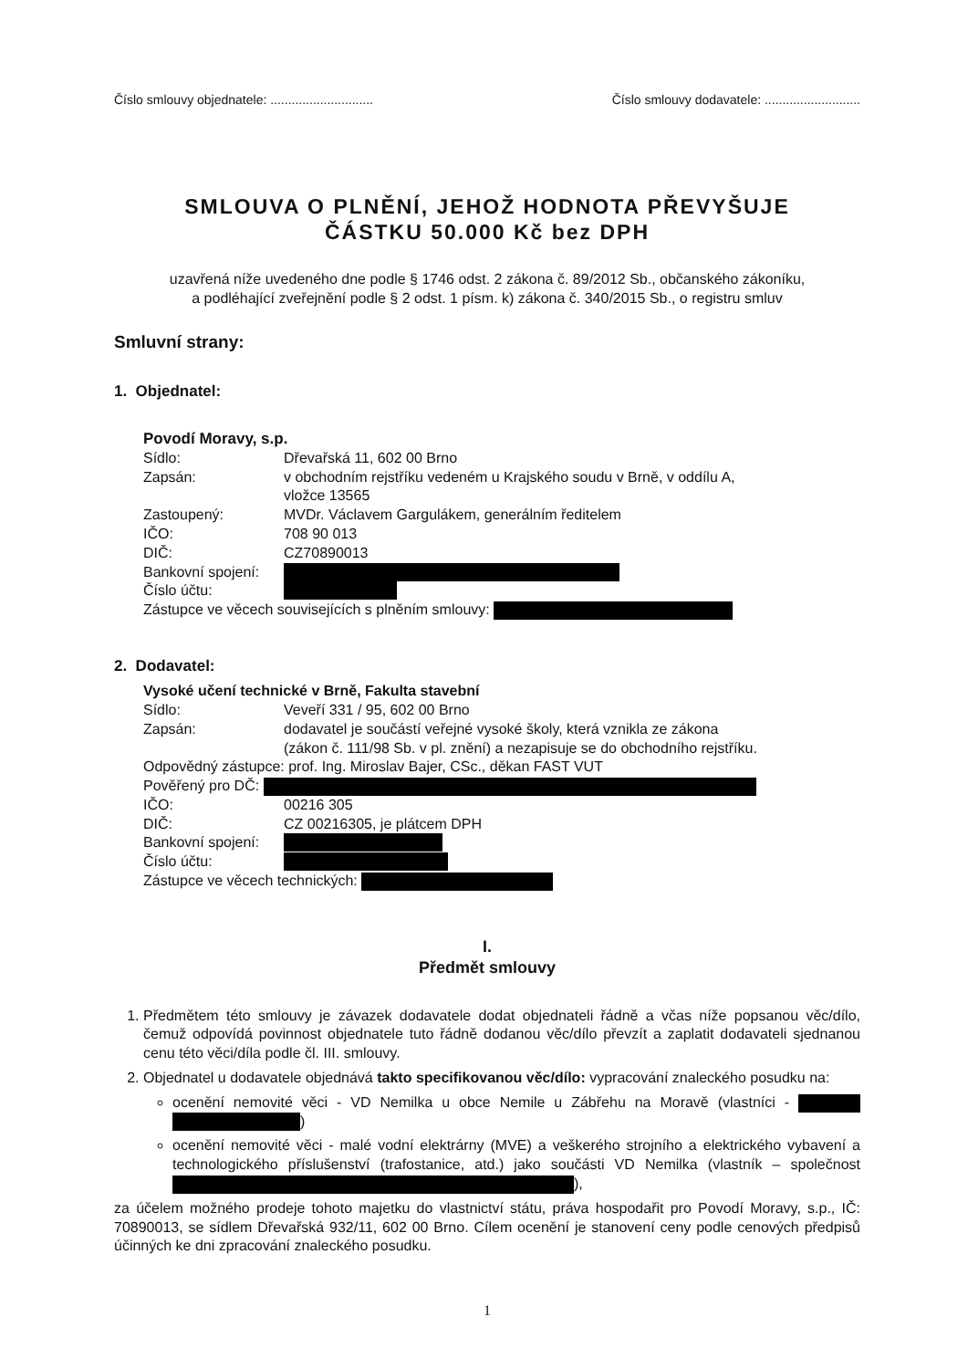Číslo smlouvy objednatele: ............................. Číslo smlouvy dodavatele: ...........................
SMLOUVA O PLNĚNÍ, JEHOŽ HODNOTA PŘEVYŠUJE
ČÁSTKU 50.000 Kč bez DPH
uzavřená níže uvedeného dne podle § 1746 odst. 2 zákona č. 89/2012 Sb., občanského zákoníku,
a podléhající zveřejnění podle § 2 odst. 1 písm. k) zákona č. 340/2015 Sb., o registru smluv
Smluvní strany:
1. Objednatel:
Povodí Moravy, s.p.
Sídlo: Dřevařská 11, 602 00 Brno
Zapsán: v obchodním rejstříku vedeném u Krajského soudu v Brně, v oddílu A,
vložce 13565
Zastoupený: MVDr. Václavem Gargulákem, generálním ředitelem
IČO: 708 90 013
DIČ: CZ70890013
Bankovní spojení:
Číslo účtu:
Zástupce ve věcech souvisejících s plněním smlouvy:
2. Dodavatel:
Vysoké učení technické v Brně, Fakulta stavební
Sídlo: Veveří 331 / 95, 602 00 Brno
Zapsán: dodavatel je součástí veřejné vysoké školy, která vznikla ze zákona
(zákon č. 111/98 Sb. v pl. znění) a nezapisuje se do obchodního rejstříku.
Odpovědný zástupce: prof. Ing. Miroslav Bajer, CSc., děkan FAST VUT
Pověřený pro DČ:
IČO: 00216 305
DIČ: CZ 00216305, je plátcem DPH
Bankovní spojení:
Číslo účtu:
Zástupce ve věcech technických:
I.
Předmět smlouvy
1. Předmětem této smlouvy je závazek dodavatele dodat objednateli řádně a včas níže popsanou věc/dílo, čemuž odpovídá povinnost objednatele tuto řádně dodanou věc/dílo převzít a zaplatit dodavateli sjednanou cenu této věci/díla podle čl. III. smlouvy.
2. Objednatel u dodavatele objednává takto specifikovanou věc/dílo: vypracování znaleckého posudku na:
ocenění nemovité věci - VD Nemilka u obce Nemile u Zábřehu na Moravě (vlastníci - )
ocenění nemovité věci - malé vodní elektrárny (MVE) a veškerého strojního a elektrického vybavení a technologického příslušenství (trafostanice, atd.) jako součásti VD Nemilka (vlastník – společnost ),
za účelem možného prodeje tohoto majetku do vlastnictví státu, práva hospodařit pro Povodí Moravy, s.p., IČ: 70890013, se sídlem Dřevařská 932/11, 602 00 Brno. Cílem ocenění je stanovení ceny podle cenových předpisů účinných ke dni zpracování znaleckého posudku.
1